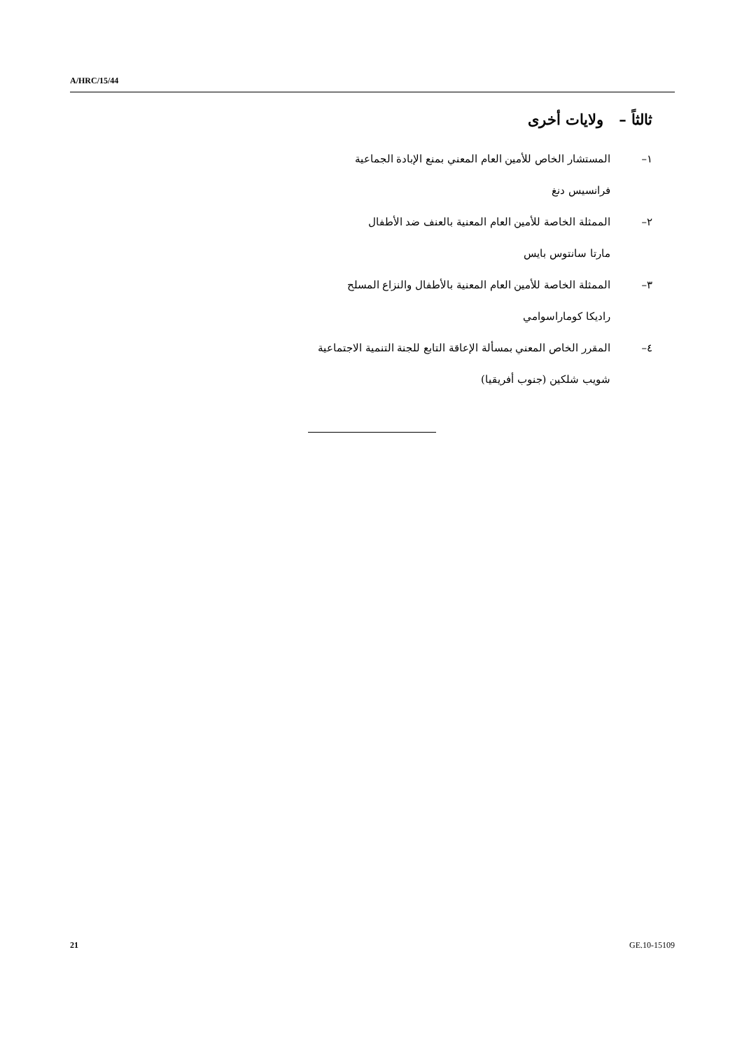A/HRC/15/44
ثالثاً – ولايات أخرى
١– المستشار الخاص للأمين العام المعني بمنع الإبادة الجماعية
فرانسيس دنغ
٢– الممثلة الخاصة للأمين العام المعنية بالعنف ضد الأطفال
مارتا سانتوس بايس
٣– الممثلة الخاصة للأمين العام المعنية بالأطفال والنزاع المسلح
راديكا كوماراسوامي
٤– المقرر الخاص المعني بمسألة الإعاقة التابع للجنة التنمية الاجتماعية
شويب شلكين (جنوب أفريقيا)
21 GE.10-15109